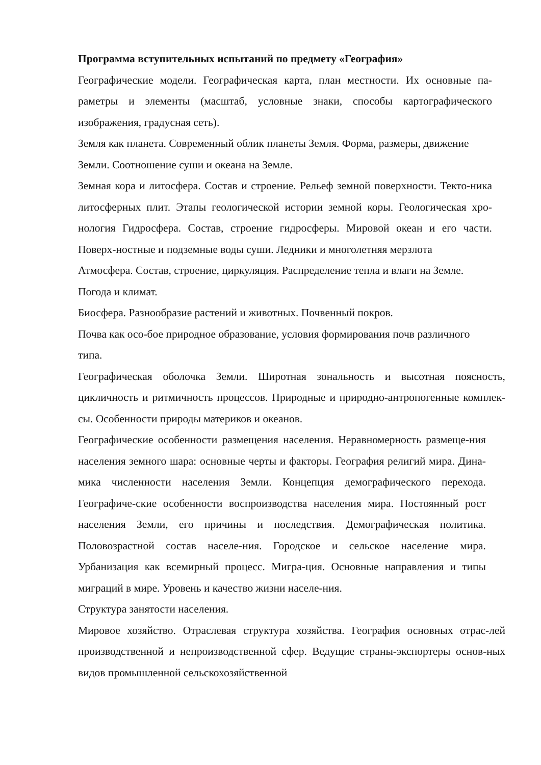Программа вступительных испытаний по предмету «География»
Географические модели. Географическая карта, план местности. Их основные па-раметры и элементы (масштаб, условные знаки, способы картографического изображения, градусная сеть).
Земля как планета. Современный облик планеты Земля. Форма, размеры, движение Земли. Соотношение суши и океана на Земле.
Земная кора и литосфера. Состав и строение. Рельеф земной поверхности. Текто-ника литосферных плит. Этапы геологической истории земной коры. Геологическая хро-нология Гидросфера. Состав, строение гидросферы. Мировой океан и его части. Поверх-ностные и подземные воды суши. Ледники и многолетняя мерзлота
Атмосфера. Состав, строение, циркуляция. Распределение тепла и влаги на Земле. Погода и климат.
Биосфера. Разнообразие растений и животных. Почвенный покров.
Почва как осо-бое природное образование, условия формирования почв различного типа.
Географическая оболочка Земли. Широтная зональность и высотная поясность, цикличность и ритмичность процессов. Природные и природно-антропогенные комплек-сы. Особенности природы материков и океанов.
Географические особенности размещения населения. Неравномерность размеще-ния населения земного шара: основные черты и факторы. География религий мира. Дина-мика численности населения Земли. Концепция демографического перехода. Географиче-ские особенности воспроизводства населения мира. Постоянный рост населения Земли, его причины и последствия. Демографическая политика. Половозрастной состав населе-ния. Городское и сельское население мира. Урбанизация как всемирный процесс. Мигра-ция. Основные направления и типы миграций в мире. Уровень и качество жизни населе-ния.
Структура занятости населения.
Мировое хозяйство. Отраслевая структура хозяйства. География основных отрас-лей производственной и непроизводственной сфер. Ведущие страны-экспортеры основ-ных видов промышленной сельскохозяйственной